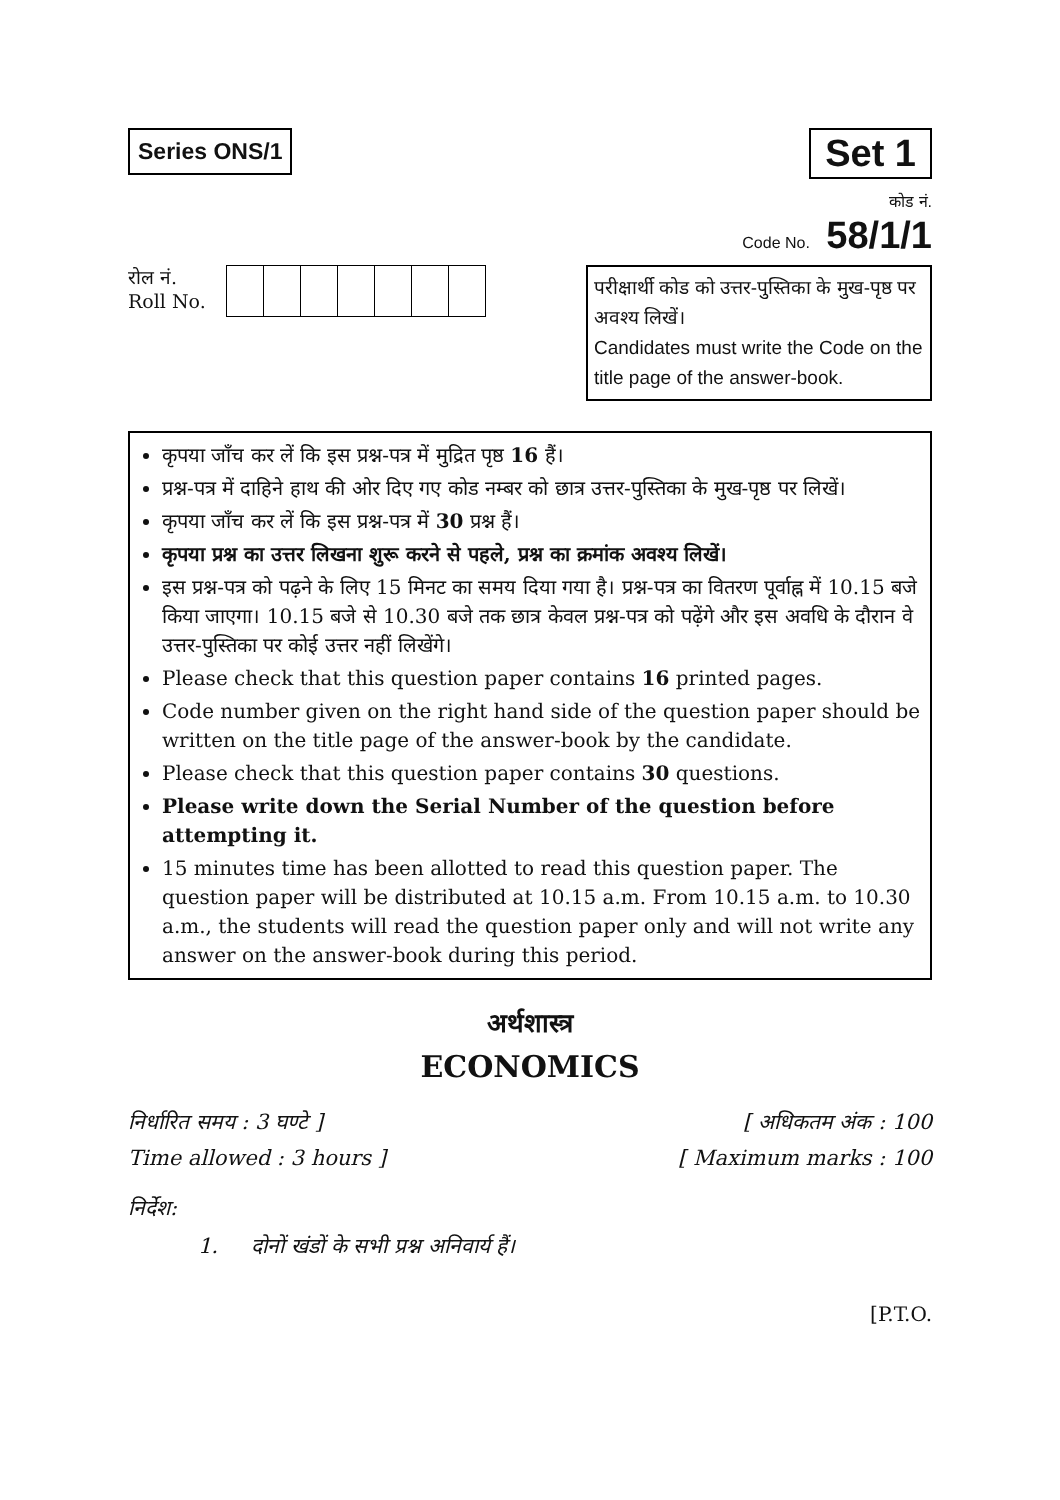Series ONS/1
Set 1
कोड नं.
Code No. 58/1/1
रोल नं.
Roll No.
परीक्षार्थी कोड को उत्तर-पुस्तिका के मुख-पृष्ठ पर अवश्य लिखें।
Candidates must write the Code on the title page of the answer-book.
कृपया जाँच कर लें कि इस प्रश्न-पत्र में मुद्रित पृष्ठ 16 हैं।
प्रश्न-पत्र में दाहिने हाथ की ओर दिए गए कोड नम्बर को छात्र उत्तर-पुस्तिका के मुख-पृष्ठ पर लिखें।
कृपया जाँच कर लें कि इस प्रश्न-पत्र में 30 प्रश्न हैं।
कृपया प्रश्न का उत्तर लिखना शुरू करने से पहले, प्रश्न का क्रमांक अवश्य लिखें।
इस प्रश्न-पत्र को पढ़ने के लिए 15 मिनट का समय दिया गया है। प्रश्न-पत्र का वितरण पूर्वाह्न में 10.15 बजे किया जाएगा। 10.15 बजे से 10.30 बजे तक छात्र केवल प्रश्न-पत्र को पढ़ेंगे और इस अवधि के दौरान वे उत्तर-पुस्तिका पर कोई उत्तर नहीं लिखेंगे।
Please check that this question paper contains 16 printed pages.
Code number given on the right hand side of the question paper should be written on the title page of the answer-book by the candidate.
Please check that this question paper contains 30 questions.
Please write down the Serial Number of the question before attempting it.
15 minutes time has been allotted to read this question paper. The question paper will be distributed at 10.15 a.m. From 10.15 a.m. to 10.30 a.m., the students will read the question paper only and will not write any answer on the answer-book during this period.
अर्थशास्त्र
ECONOMICS
निर्धारित समय : 3 घण्टे ]
Time allowed : 3 hours ]
[ अधिकतम अंक : 100
[ Maximum marks : 100
निर्देश:
1. दोनों खंडों के सभी प्रश्न अनिवार्य हैं।
[P.T.O.